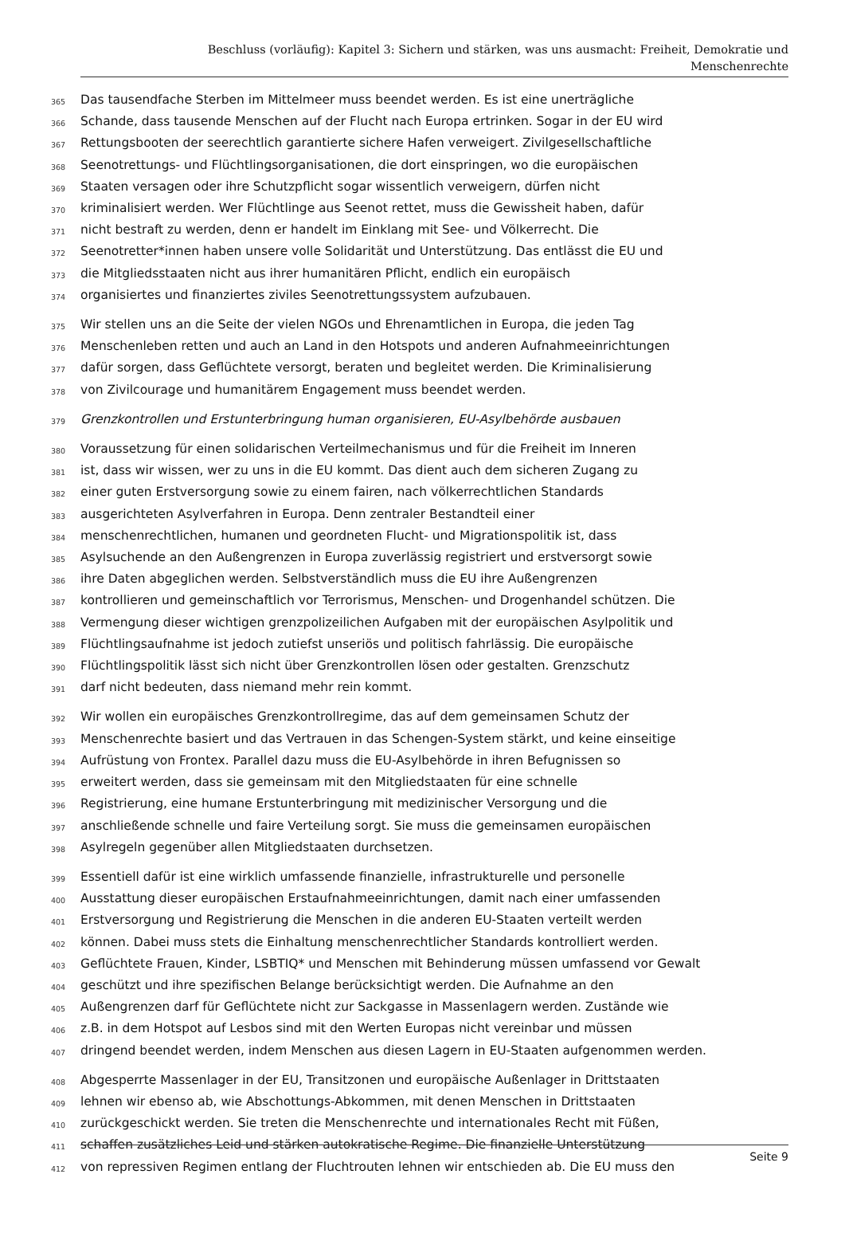Beschluss (vorläufig): Kapitel 3: Sichern und stärken, was uns ausmacht: Freiheit, Demokratie und
Menschenrechte
365 Das tausendfache Sterben im Mittelmeer muss beendet werden. Es ist eine unerträgliche
366 Schande, dass tausende Menschen auf der Flucht nach Europa ertrinken. Sogar in der EU wird
367 Rettungsbooten der seerechtlich garantierte sichere Hafen verweigert. Zivilgesellschaftliche
368 Seenotrettungs- und Flüchtlingsorganisationen, die dort einspringen, wo die europäischen
369 Staaten versagen oder ihre Schutzpflicht sogar wissentlich verweigern, dürfen nicht
370 kriminalisiert werden. Wer Flüchtlinge aus Seenot rettet, muss die Gewissheit haben, dafür
371 nicht bestraft zu werden, denn er handelt im Einklang mit See- und Völkerrecht. Die
372 Seenotretter*innen haben unsere volle Solidarität und Unterstützung. Das entlässt die EU und
373 die Mitgliedsstaaten nicht aus ihrer humanitären Pflicht, endlich ein europäisch
374 organisiertes und finanziertes ziviles Seenotrettungssystem aufzubauen.
375 Wir stellen uns an die Seite der vielen NGOs und Ehrenamtlichen in Europa, die jeden Tag
376 Menschenleben retten und auch an Land in den Hotspots und anderen Aufnahmeeinrichtungen
377 dafür sorgen, dass Geflüchtete versorgt, beraten und begleitet werden. Die Kriminalisierung
378 von Zivilcourage und humanitärem Engagement muss beendet werden.
379 Grenzkontrollen und Erstunterbringung human organisieren, EU-Asylbehörde ausbauen
380 Voraussetzung für einen solidarischen Verteilmechanismus und für die Freiheit im Inneren
381 ist, dass wir wissen, wer zu uns in die EU kommt. Das dient auch dem sicheren Zugang zu
382 einer guten Erstversorgung sowie zu einem fairen, nach völkerrechtlichen Standards
383 ausgerichteten Asylverfahren in Europa. Denn zentraler Bestandteil einer
384 menschenrechtlichen, humanen und geordneten Flucht- und Migrationspolitik ist, dass
385 Asylsuchende an den Außengrenzen in Europa zuverlässig registriert und erstversorgt sowie
386 ihre Daten abgeglichen werden. Selbstverständlich muss die EU ihre Außengrenzen
387 kontrollieren und gemeinschaftlich vor Terrorismus, Menschen- und Drogenhandel schützen. Die
388 Vermengung dieser wichtigen grenzpolizeilichen Aufgaben mit der europäischen Asylpolitik und
389 Flüchtlingsaufnahme ist jedoch zutiefst unseriös und politisch fahrlässig. Die europäische
390 Flüchtlingspolitik lässt sich nicht über Grenzkontrollen lösen oder gestalten. Grenzschutz
391 darf nicht bedeuten, dass niemand mehr rein kommt.
392 Wir wollen ein europäisches Grenzkontrollregime, das auf dem gemeinsamen Schutz der
393 Menschenrechte basiert und das Vertrauen in das Schengen-System stärkt, und keine einseitige
394 Aufrüstung von Frontex. Parallel dazu muss die EU-Asylbehörde in ihren Befugnissen so
395 erweitert werden, dass sie gemeinsam mit den Mitgliedstaaten für eine schnelle
396 Registrierung, eine humane Erstunterbringung mit medizinischer Versorgung und die
397 anschließende schnelle und faire Verteilung sorgt. Sie muss die gemeinsamen europäischen
398 Asylregeln gegenüber allen Mitgliedstaaten durchsetzen.
399 Essentiell dafür ist eine wirklich umfassende finanzielle, infrastrukturelle und personelle
400 Ausstattung dieser europäischen Erstaufnahmeeinrichtungen, damit nach einer umfassenden
401 Erstversorgung und Registrierung die Menschen in die anderen EU-Staaten verteilt werden
402 können. Dabei muss stets die Einhaltung menschenrechtlicher Standards kontrolliert werden.
403 Geflüchtete Frauen, Kinder, LSBTIQ* und Menschen mit Behinderung müssen umfassend vor Gewalt
404 geschützt und ihre spezifischen Belange berücksichtigt werden. Die Aufnahme an den
405 Außengrenzen darf für Geflüchtete nicht zur Sackgasse in Massenlagern werden. Zustände wie
406 z.B. in dem Hotspot auf Lesbos sind mit den Werten Europas nicht vereinbar und müssen
407 dringend beendet werden, indem Menschen aus diesen Lagern in EU-Staaten aufgenommen werden.
408 Abgesperrte Massenlager in der EU, Transitzonen und europäische Außenlager in Drittstaaten
409 lehnen wir ebenso ab, wie Abschottungs-Abkommen, mit denen Menschen in Drittstaaten
410 zurückgeschickt werden. Sie treten die Menschenrechte und internationales Recht mit Füßen,
411 schaffen zusätzliches Leid und stärken autokratische Regime. Die finanzielle Unterstützung
412 von repressiven Regimen entlang der Fluchtrouten lehnen wir entschieden ab. Die EU muss den
Seite 9